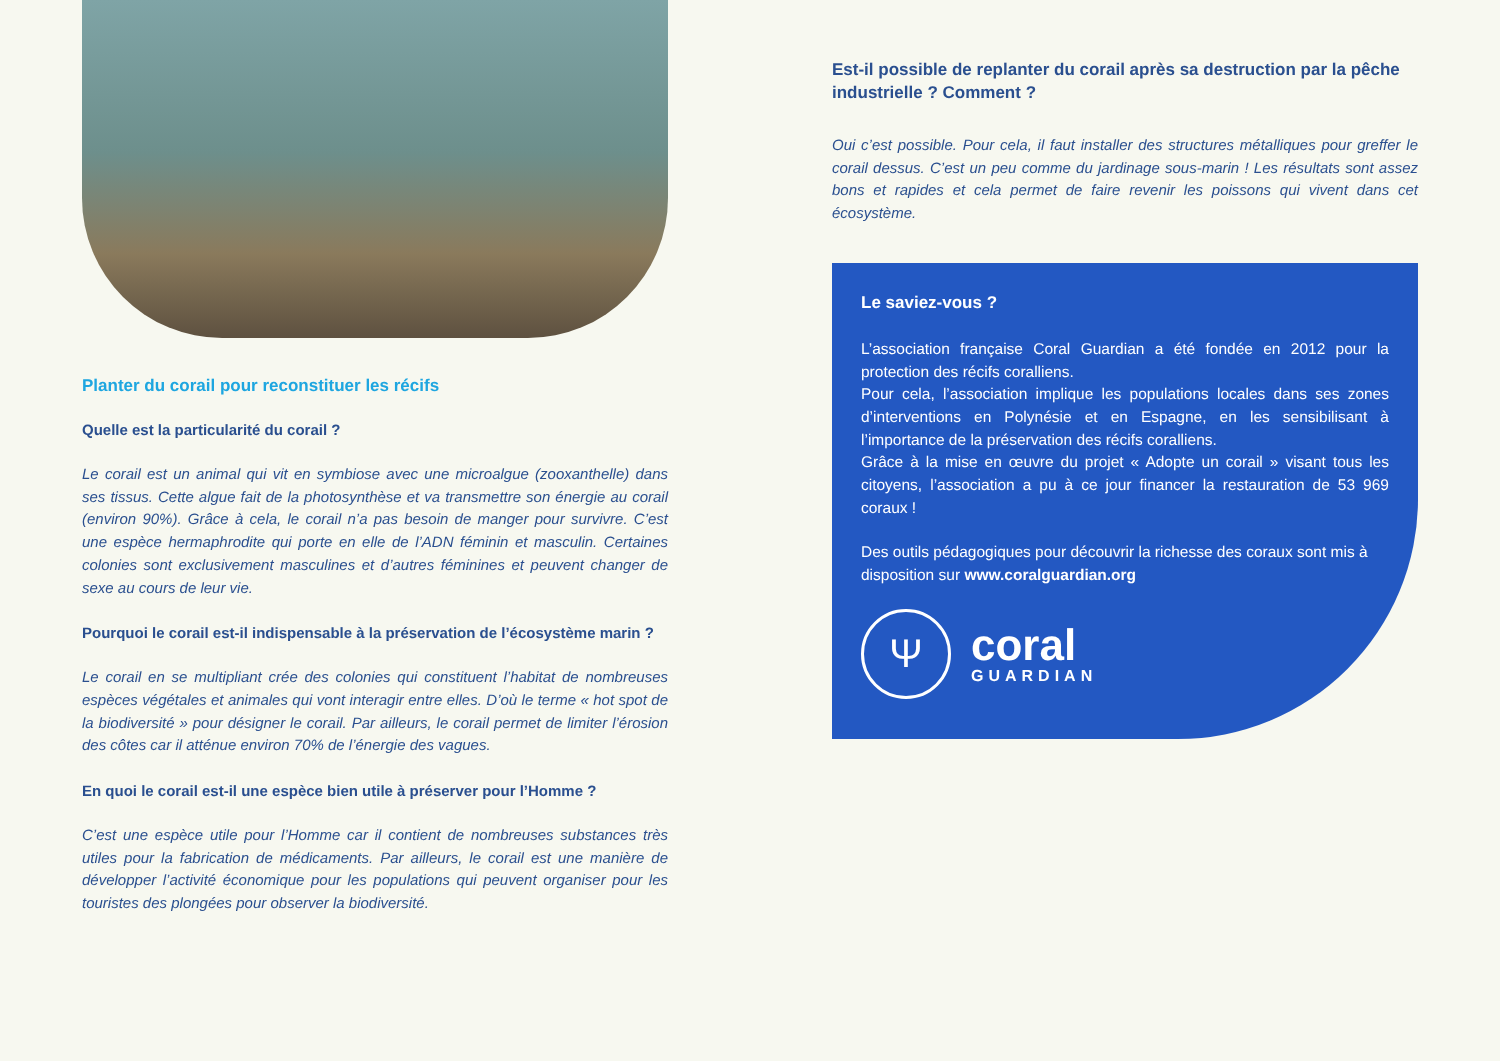Planter du corail pour reconstituer les récifs
Quelle est la particularité du corail ?
Le corail est un animal qui vit en symbiose avec une microalgue (zooxanthelle) dans ses tissus. Cette algue fait de la photosynthèse et va transmettre son énergie au corail (environ 90%). Grâce à cela, le corail n’a pas besoin de manger pour survivre. C’est une espèce hermaphrodite qui porte en elle de l’ADN féminin et masculin. Certaines colonies sont exclusivement masculines et d’autres féminines et peuvent changer de sexe au cours de leur vie.
Pourquoi le corail est-il indispensable à la préservation de l’écosystème marin ?
Le corail en se multipliant crée des colonies qui constituent l’habitat de nombreuses espèces végétales et animales qui vont interagir entre elles. D’où le terme « hot spot de la biodiversité » pour désigner le corail. Par ailleurs, le corail permet de limiter l’érosion des côtes car il atténue environ 70% de l’énergie des vagues.
En quoi le corail est-il une espèce bien utile à préserver pour l’Homme ?
C’est une espèce utile pour l’Homme car il contient de nombreuses substances très utiles pour la fabrication de médicaments. Par ailleurs, le corail est une manière de développer l’activité économique pour les populations qui peuvent organiser pour les touristes des plongées pour observer la biodiversité.
Est-il possible de replanter du corail après sa destruction par la pêche industrielle ? Comment ?
Oui c’est possible. Pour cela, il faut installer des structures métalliques pour greffer le corail dessus. C’est un peu comme du jardinage sous-marin ! Les résultats sont assez bons et rapides et cela permet de faire revenir les poissons qui vivent dans cet écosystème.
Le saviez-vous ?
L’association française Coral Guardian a été fondée en 2012 pour la protection des récifs coralliens.
Pour cela, l’association implique les populations locales dans ses zones d’interventions en Polynésie et en Espagne, en les sensibilisant à l’importance de la préservation des récifs coralliens.
Grâce à la mise en œuvre du projet « Adopte un corail » visant tous les citoyens, l’association a pu à ce jour financer la restauration de 53 969 coraux !
Des outils pédagogiques pour découvrir la richesse des coraux sont mis à disposition sur www.coralguardian.org
Ψ
coral
GUARDIAN